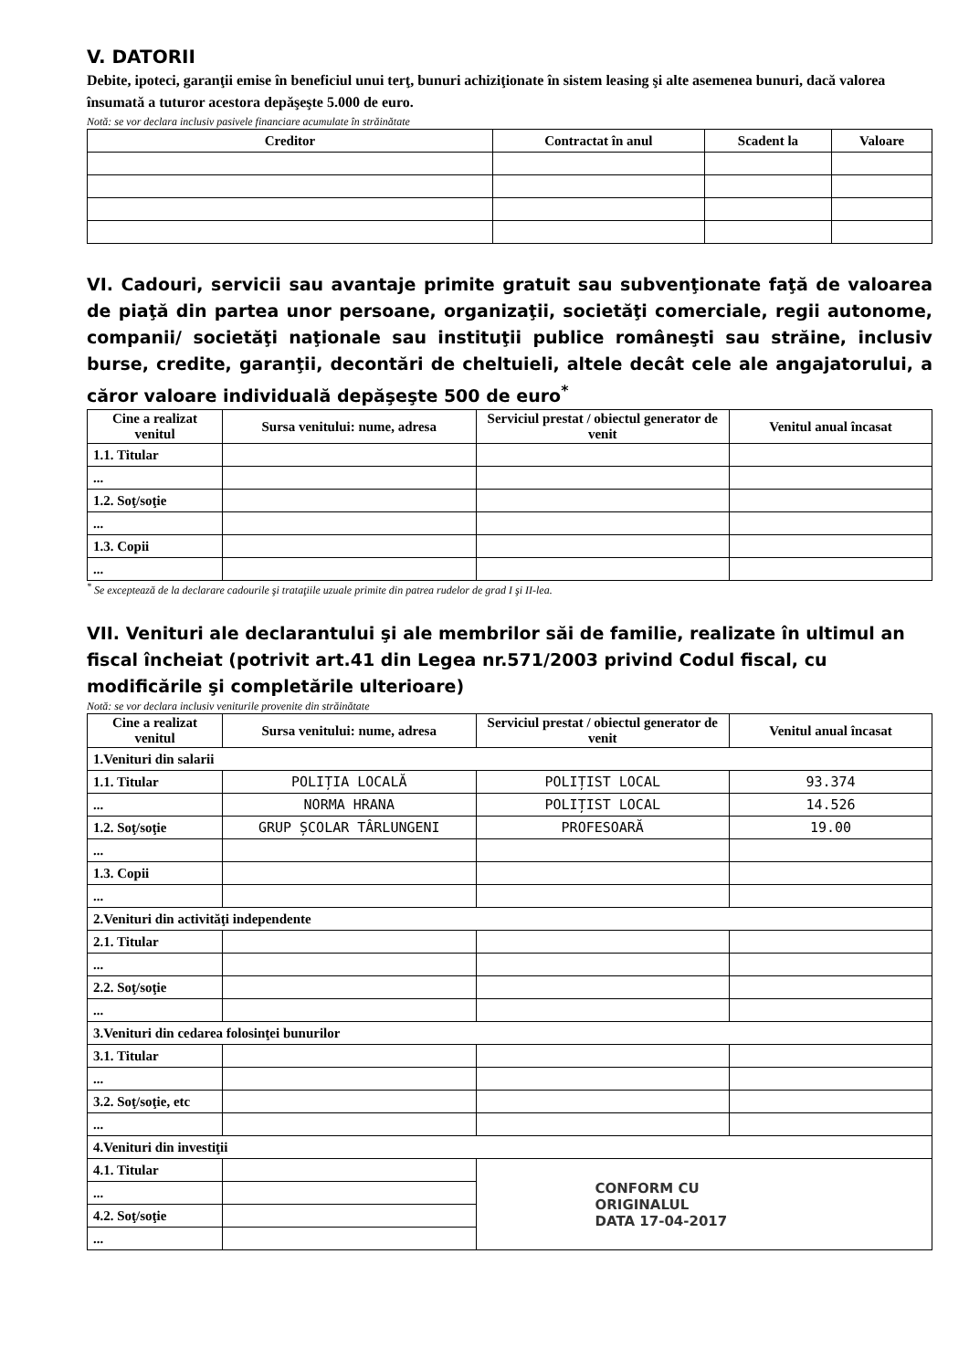V. DATORII
Debite, ipoteci, garanţii emise în beneficiul unui terţ, bunuri achiziţionate în sistem leasing şi alte asemenea bunuri, dacă valorea însumată a tuturor acestora depăşeşte 5.000 de euro.
Notă: se vor declara inclusiv pasivele financiare acumulate în străinătate
| Creditor | Contractat în anul | Scadent la | Valoare |
| --- | --- | --- | --- |
VI. Cadouri, servicii sau avantaje primite gratuit sau subvenţionate faţă de valoarea de piaţă din partea unor persoane, organizaţii, societăţi comerciale, regii autonome, companii/ societăţi naţionale sau instituţii publice româneşti sau străine, inclusiv burse, credite, garanţii, decontări de cheltuieli, altele decât cele ale angajatorului, a căror valoare individuală depăşeşte 500 de euro<sup>*</sup>
| Cine a realizat venitul | Sursa venitului: nume, adresa | Serviciul prestat / obiectul generator de venit | Venitul anual încasat |
| --- | --- | --- | --- |
| 1.1. Titular | | | |
| ... | | | |
| 1.2. Soţ/soţie | | | |
| ... | | | |
| 1.3. Copii | | | |
| ... | | | |
<sup>*</sup> Se exceptează de la declarare cadourile şi trataţiile uzuale primite din patrea rudelor de grad I şi II-lea.
VII. Venituri ale declarantului şi ale membrilor săi de familie, realizate în ultimul an fiscal încheiat (potrivit art.41 din Legea nr.571/2003 privind Codul fiscal, cu modificările şi completările ulterioare)
Notă: se vor declara inclusiv veniturile provenite din străinătate
| Cine a realizat venitul | Sursa venitului: nume, adresa | Serviciul prestat / obiectul generator de venit | Venitul anual încasat |
| --- | --- | --- | --- |
| 1.Venituri din salarii | | | |
| 1.1. Titular | POLIȚIA LOCALĂ | POLIȚIST LOCAL | 93.374 |
| ... | NORMA HRANA | POLIȚIST LOCAL | 14.526 |
| 1.2. Soţ/soţie | GRUP ȘCOLAR TÂRLUNGENI | PROFESOARĂ | 19.00 |
| ... | | | |
| 1.3. Copii | | | |
| ... | | | |
| 2.Venituri din activităţi independente | | | |
| 2.1. Titular | | | |
| ... | | | |
| 2.2. Soţ/soţie | | | |
| ... | | | |
| 3.Venituri din cedarea folosinţei bunurilor | | | |
| 3.1. Titular | | | |
| ... | | | |
| 3.2. Soţ/soţie, etc | | | |
| ... | | | |
| 4.Venituri din investiţii | | | |
| 4.1. Titular | | CONFORM CU ORIGINALUL DATA 17-04-2017 | |
| ... | | | |
| 4.2. Soţ/soţie | | | |
| ... | | | |